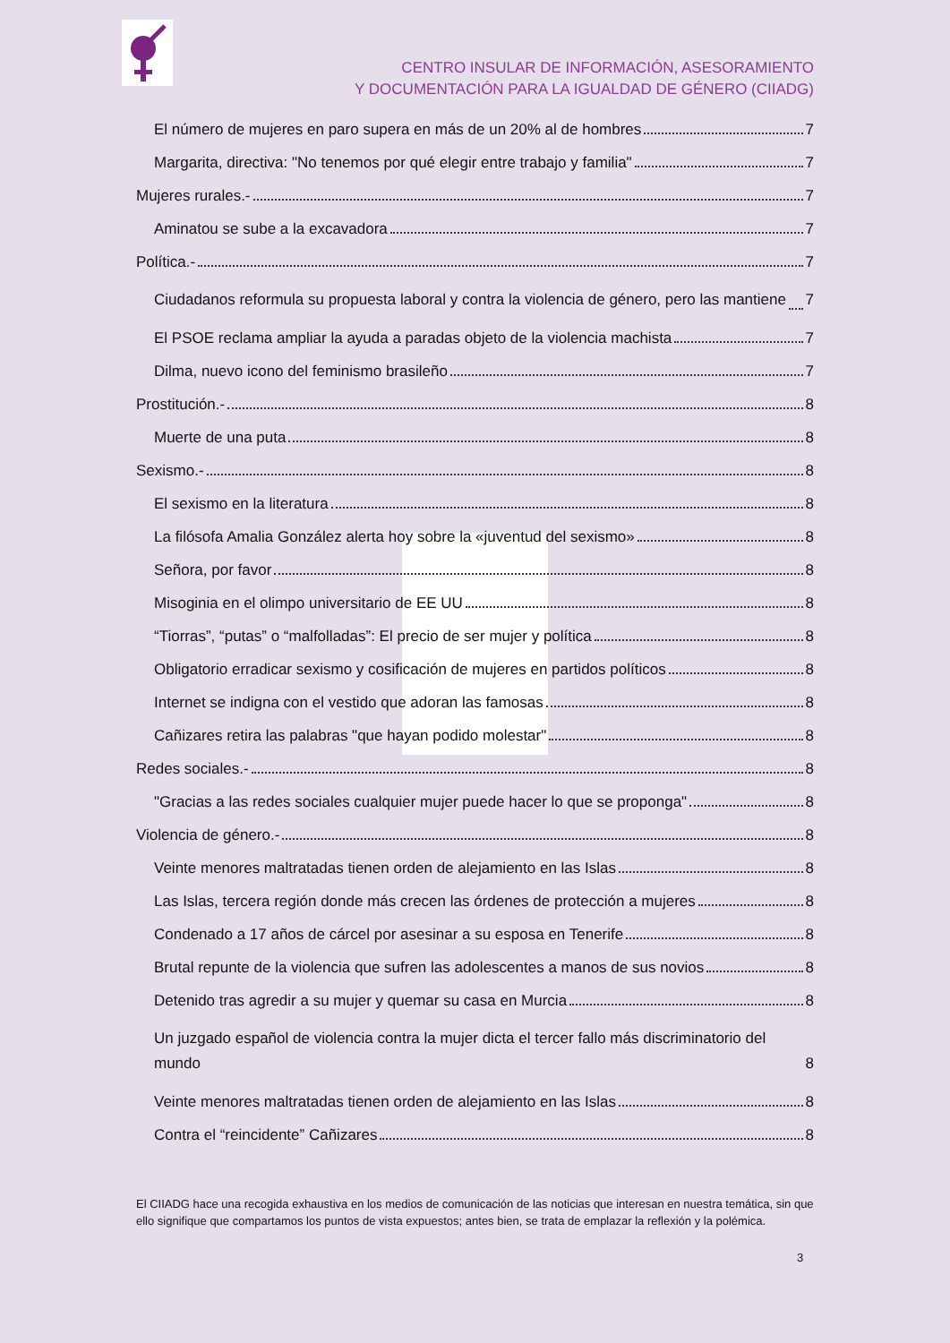CENTRO INSULAR DE INFORMACIÓN, ASESORAMIENTO
Y DOCUMENTACIÓN PARA LA IGUALDAD DE GÉNERO (CIIADG)
El número de mujeres en paro supera en más de un 20% al de hombres 7
Margarita, directiva: "No tenemos por qué elegir entre trabajo y familia" 7
Mujeres rurales.- 7
Aminatou se sube a la excavadora 7
Política.- 7
Ciudadanos reformula su propuesta laboral y contra la violencia de género, pero las mantiene 7
El PSOE reclama ampliar la ayuda a paradas objeto de la violencia machista 7
Dilma, nuevo icono del feminismo brasileño 7
Prostitución.- 8
Muerte de una puta 8
Sexismo.- 8
El sexismo en la literatura 8
La filósofa Amalia González alerta hoy sobre la «juventud del sexismo» 8
Señora, por favor 8
Misoginia en el olimpo universitario de EE UU 8
“Tiorras”, “putas” o “malfolladas”: El precio de ser mujer y política 8
Obligatorio erradicar sexismo y cosificación de mujeres en partidos políticos 8
Internet se indigna con el vestido que adoran las famosas 8
Cañizares retira las palabras "que hayan podido molestar" 8
Redes sociales.- 8
"Gracias a las redes sociales cualquier mujer puede hacer lo que se proponga" 8
Violencia de género.- 8
Veinte menores maltratadas tienen orden de alejamiento en las Islas 8
Las Islas, tercera región donde más crecen las órdenes de protección a mujeres 8
Condenado a 17 años de cárcel por asesinar a su esposa en Tenerife 8
Brutal repunte de la violencia que sufren las adolescentes a manos de sus novios 8
Detenido tras agredir a su mujer y quemar su casa en Murcia 8
Un juzgado español de violencia contra la mujer dicta el tercer fallo más discriminatorio del mundo 8
Veinte menores maltratadas tienen orden de alejamiento en las Islas 8
Contra el “reincidente” Cañizares 8
El CIIADG hace una recogida exhaustiva en los medios de comunicación de las noticias que interesan en nuestra temática, sin que ello signifique que compartamos los puntos de vista expuestos; antes bien, se trata de emplazar la reflexión y la polémica.
3